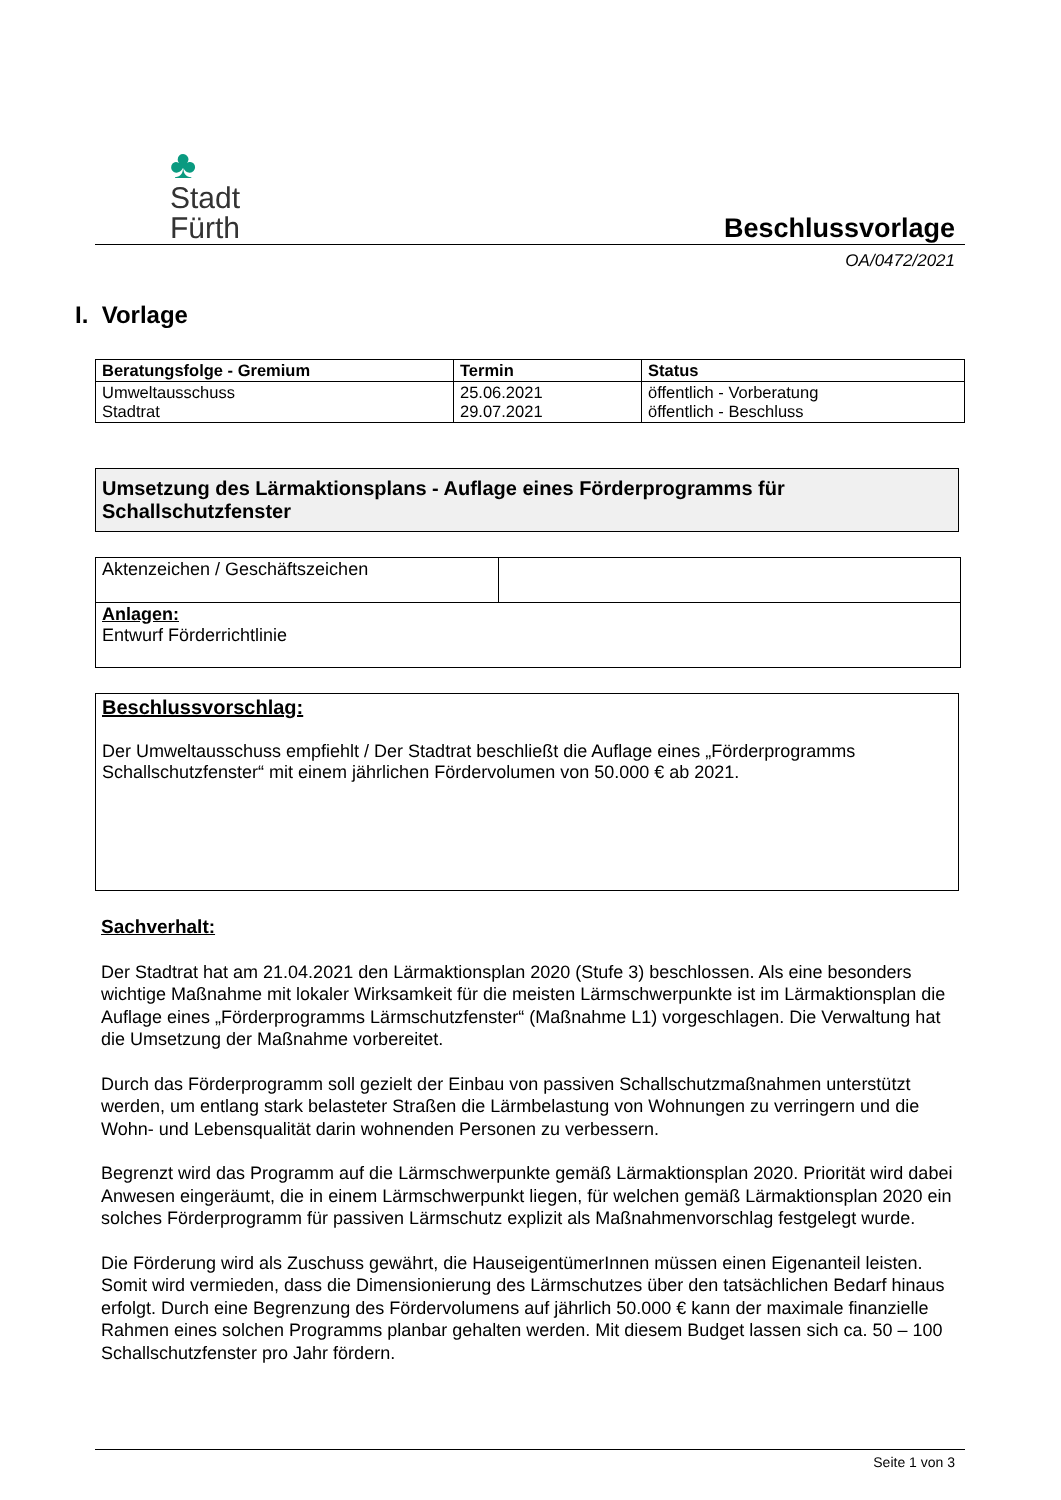♣
Stadt
Fürth
Beschlussvorlage
OA/0472/2021
I. Vorlage
| Beratungsfolge - Gremium | Termin | Status |
| --- | --- | --- |
| Umweltausschuss Stadtrat | 25.06.2021 29.07.2021 | öffentlich - Vorberatung öffentlich - Beschluss |
Umsetzung des Lärmaktionsplans - Auflage eines Förderprogramms für Schallschutzfenster
| Aktenzeichen / Geschäftszeichen | |
| Anlagen: Entwurf Förderrichtlinie | |
Beschlussvorschlag:
Der Umweltausschuss empfiehlt / Der Stadtrat beschließt die Auflage eines „Förderprogramms Schallschutzfenster“ mit einem jährlichen Fördervolumen von 50.000 € ab 2021.
Sachverhalt:
Der Stadtrat hat am 21.04.2021 den Lärmaktionsplan 2020 (Stufe 3) beschlossen. Als eine besonders wichtige Maßnahme mit lokaler Wirksamkeit für die meisten Lärmschwerpunkte ist im Lärmaktionsplan die Auflage eines „Förderprogramms Lärmschutzfenster“ (Maßnahme L1) vorgeschlagen. Die Verwaltung hat die Umsetzung der Maßnahme vorbereitet.
Durch das Förderprogramm soll gezielt der Einbau von passiven Schallschutzmaßnahmen unterstützt werden, um entlang stark belasteter Straßen die Lärmbelastung von Wohnungen zu verringern und die Wohn- und Lebensqualität darin wohnenden Personen zu verbessern.
Begrenzt wird das Programm auf die Lärmschwerpunkte gemäß Lärmaktionsplan 2020. Priorität wird dabei Anwesen eingeräumt, die in einem Lärmschwerpunkt liegen, für welchen gemäß Lärmaktionsplan 2020 ein solches Förderprogramm für passiven Lärmschutz explizit als Maßnahmenvorschlag festgelegt wurde.
Die Förderung wird als Zuschuss gewährt, die HauseigentümerInnen müssen einen Eigenanteil leisten. Somit wird vermieden, dass die Dimensionierung des Lärmschutzes über den tatsächlichen Bedarf hinaus erfolgt. Durch eine Begrenzung des Fördervolumens auf jährlich 50.000 € kann der maximale finanzielle Rahmen eines solchen Programms planbar gehalten werden. Mit diesem Budget lassen sich ca. 50 – 100 Schallschutzfenster pro Jahr fördern.
Seite 1 von 3